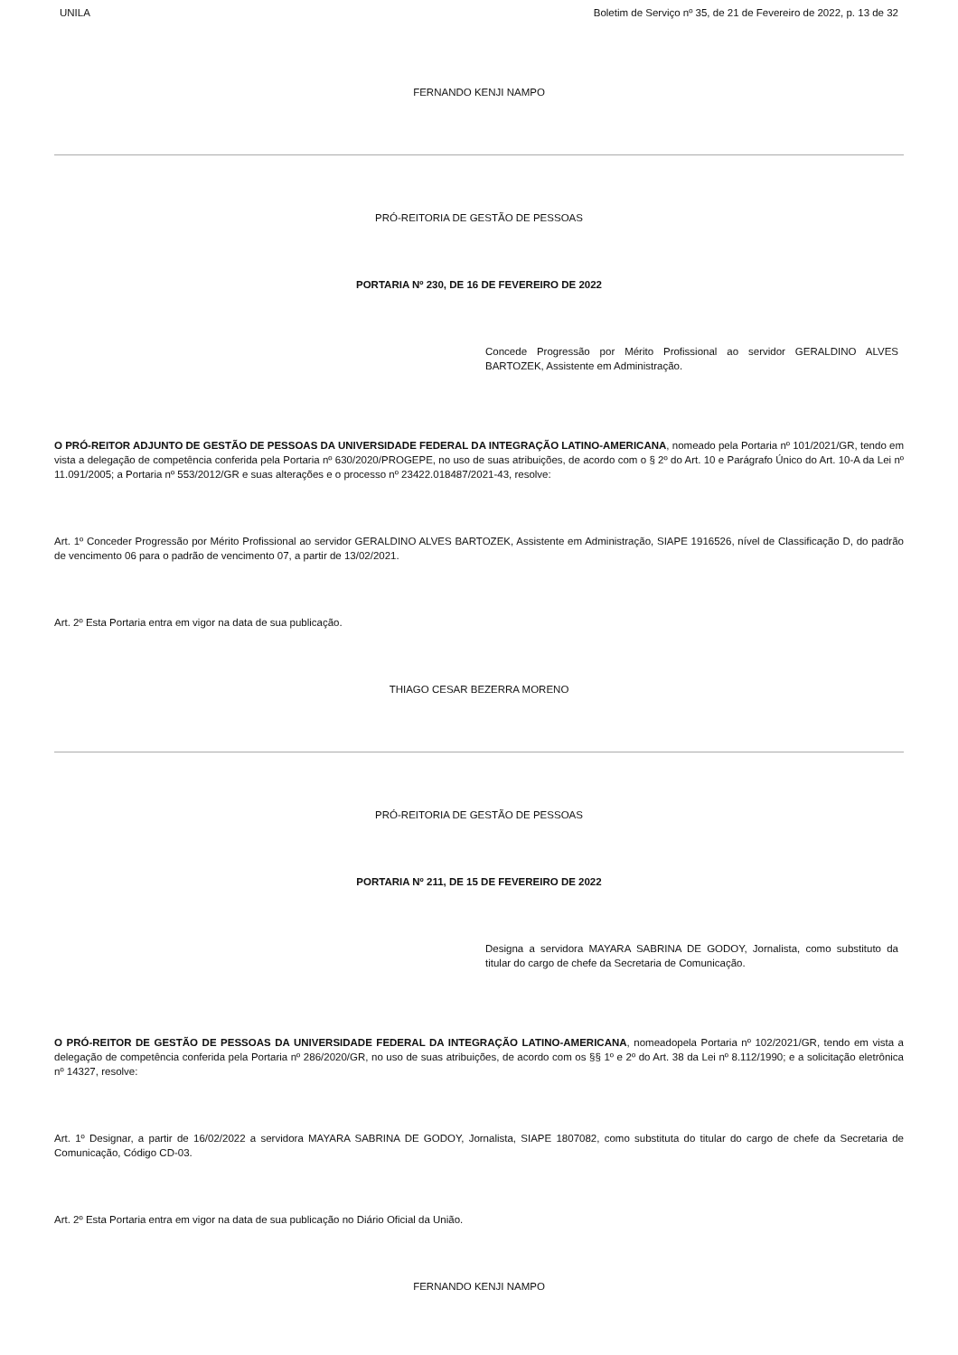UNILA Boletim de Serviço nº 35, de 21 de Fevereiro de 2022, p. 13 de 32
FERNANDO KENJI NAMPO
PRÓ-REITORIA DE GESTÃO DE PESSOAS
PORTARIA Nº 230, DE 16 DE FEVEREIRO DE 2022
Concede Progressão por Mérito Profissional ao servidor GERALDINO ALVES BARTOZEK, Assistente em Administração.
O PRÓ-REITOR ADJUNTO DE GESTÃO DE PESSOAS DA UNIVERSIDADE FEDERAL DA INTEGRAÇÃO LATINO-AMERICANA, nomeado pela Portaria nº 101/2021/GR, tendo em vista a delegação de competência conferida pela Portaria nº 630/2020/PROGEPE, no uso de suas atribuições, de acordo com o § 2º do Art. 10 e Parágrafo Único do Art. 10-A da Lei nº 11.091/2005; a Portaria nº 553/2012/GR e suas alterações e o processo nº 23422.018487/2021-43, resolve:
Art. 1º Conceder Progressão por Mérito Profissional ao servidor GERALDINO ALVES BARTOZEK, Assistente em Administração, SIAPE 1916526, nível de Classificação D, do padrão de vencimento 06 para o padrão de vencimento 07, a partir de 13/02/2021.
Art. 2º Esta Portaria entra em vigor na data de sua publicação.
THIAGO CESAR BEZERRA MORENO
PRÓ-REITORIA DE GESTÃO DE PESSOAS
PORTARIA Nº 211, DE 15 DE FEVEREIRO DE 2022
Designa a servidora MAYARA SABRINA DE GODOY, Jornalista, como substituto da titular do cargo de chefe da Secretaria de Comunicação.
O PRÓ-REITOR DE GESTÃO DE PESSOAS DA UNIVERSIDADE FEDERAL DA INTEGRAÇÃO LATINO-AMERICANA, nomeadopela Portaria nº 102/2021/GR, tendo em vista a delegação de competência conferida pela Portaria nº 286/2020/GR, no uso de suas atribuições, de acordo com os §§ 1º e 2º do Art. 38 da Lei nº 8.112/1990; e a solicitação eletrônica nº 14327, resolve:
Art. 1º Designar, a partir de 16/02/2022 a servidora MAYARA SABRINA DE GODOY, Jornalista, SIAPE 1807082, como substituta do titular do cargo de chefe da Secretaria de Comunicação, Código CD-03.
Art. 2º Esta Portaria entra em vigor na data de sua publicação no Diário Oficial da União.
FERNANDO KENJI NAMPO